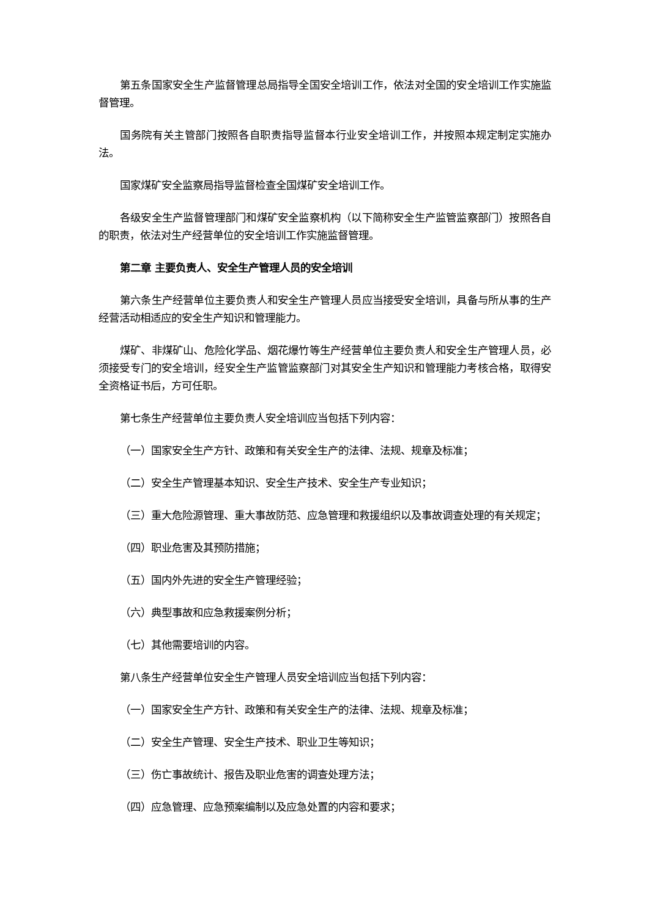第五条国家安全生产监督管理总局指导全国安全培训工作，依法对全国的安全培训工作实施监督管理。
国务院有关主管部门按照各自职责指导监督本行业安全培训工作，并按照本规定制定实施办法。
国家煤矿安全监察局指导监督检查全国煤矿安全培训工作。
各级安全生产监督管理部门和煤矿安全监察机构（以下简称安全生产监管监察部门）按照各自的职责，依法对生产经营单位的安全培训工作实施监督管理。
第二章 主要负责人、安全生产管理人员的安全培训
第六条生产经营单位主要负责人和安全生产管理人员应当接受安全培训，具备与所从事的生产经营活动相适应的安全生产知识和管理能力。
煤矿、非煤矿山、危险化学品、烟花爆竹等生产经营单位主要负责人和安全生产管理人员，必须接受专门的安全培训，经安全生产监管监察部门对其安全生产知识和管理能力考核合格，取得安全资格证书后，方可任职。
第七条生产经营单位主要负责人安全培训应当包括下列内容：
（一）国家安全生产方针、政策和有关安全生产的法律、法规、规章及标准；
（二）安全生产管理基本知识、安全生产技术、安全生产专业知识；
（三）重大危险源管理、重大事故防范、应急管理和救援组织以及事故调查处理的有关规定；
（四）职业危害及其预防措施；
（五）国内外先进的安全生产管理经验；
（六）典型事故和应急救援案例分析；
（七）其他需要培训的内容。
第八条生产经营单位安全生产管理人员安全培训应当包括下列内容：
（一）国家安全生产方针、政策和有关安全生产的法律、法规、规章及标准；
（二）安全生产管理、安全生产技术、职业卫生等知识；
（三）伤亡事故统计、报告及职业危害的调查处理方法；
（四）应急管理、应急预案编制以及应急处置的内容和要求；